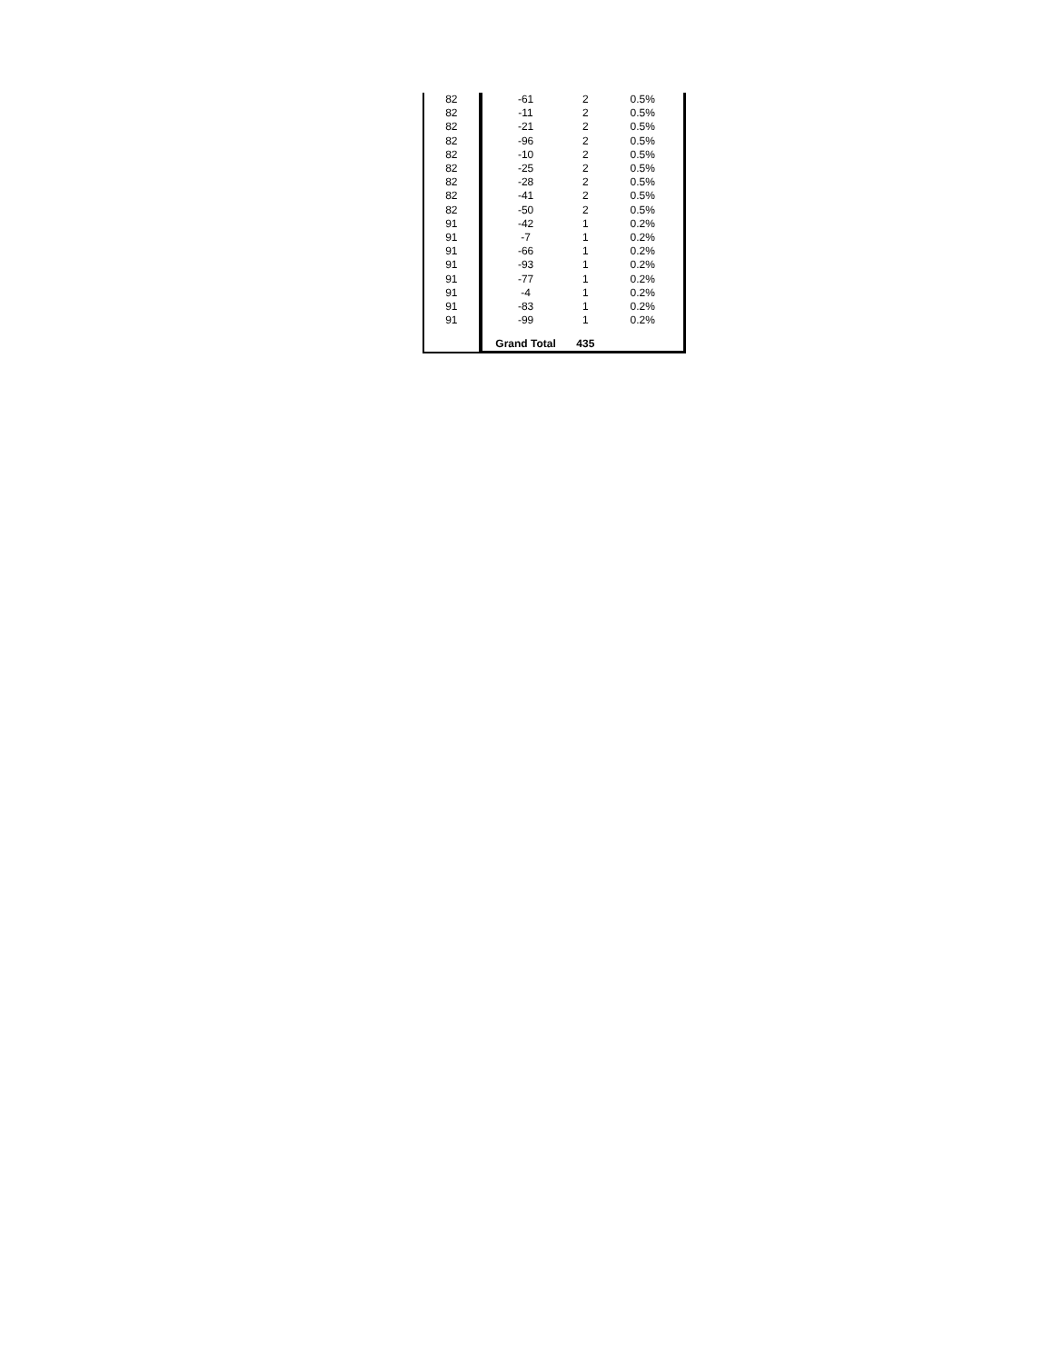| 82 | -61 | 2 | 0.5% |
| 82 | -11 | 2 | 0.5% |
| 82 | -21 | 2 | 0.5% |
| 82 | -96 | 2 | 0.5% |
| 82 | -10 | 2 | 0.5% |
| 82 | -25 | 2 | 0.5% |
| 82 | -28 | 2 | 0.5% |
| 82 | -41 | 2 | 0.5% |
| 82 | -50 | 2 | 0.5% |
| 91 | -42 | 1 | 0.2% |
| 91 | -7 | 1 | 0.2% |
| 91 | -66 | 1 | 0.2% |
| 91 | -93 | 1 | 0.2% |
| 91 | -77 | 1 | 0.2% |
| 91 | -4 | 1 | 0.2% |
| 91 | -83 | 1 | 0.2% |
| 91 | -99 | 1 | 0.2% |
| | Grand Total | 435 | |